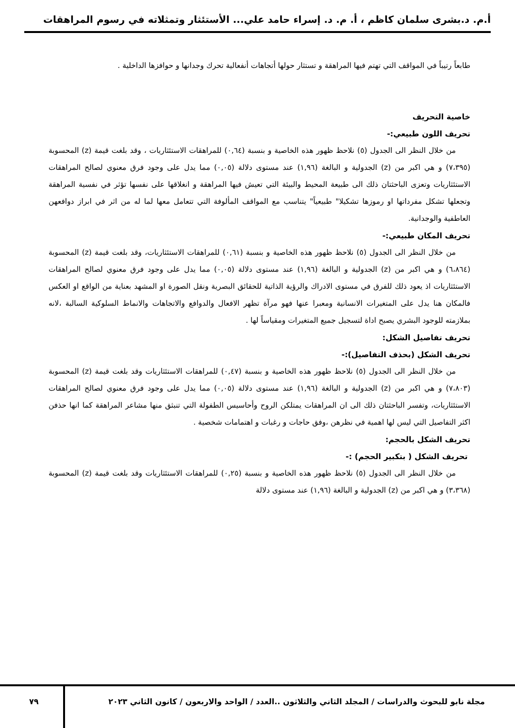أ.م. د.بشرى سلمان كاظم ، أ. م. د. إسراء حامد علي... الأستئثار وتمثلاته في رسوم المراهقات
طابعاً رتيباً في المواقف التي تهتم فيها المراهقة و تستثار حولها أتجاهات أنفعالية تحرك وجدانها و حوافزها الداخلية .
خاصية التحريف
تحريف اللون طبيعي:-
من خلال النظر الى الجدول (٥) نلاحظ ظهور هذه الخاصية و بنسبة (٠,٦٤) للمراهقات الاستئثاريات ، وقد بلغت قيمة (z) المحسوبة (٧،٣٩٥) و هي اكبر من (z) الجدولية و البالغة (١,٩٦) عند مستوى دلالة (٠,٠٥) مما يدل على وجود فرق معنوي لصالح المراهقات الاستئثاريات وتعزى الباحثتان ذلك الى طبيعة المحيط والبيئة التي تعيش فيها المراهقة و انغلاقها على نفسها تؤثر في نفسية المراهقة وتجعلها تشكل مفرداتها او رموزها تشكيلا" طبيعياً" يتناسب مع المواقف المألوفة التي تتعامل معها لما له من اثر في ابراز دوافعهن العاطفية والوجدانية.
تحريف المكان طبيعي:-
من خلال النظر الى الجدول (٥) نلاحظ ظهور هذه الخاصية و بنسبة (٠,٦١) للمراهقات الاستئثاريات، وقد بلغت قيمة (z) المحسوبة (٦،٨٦٤) و هي اكبر من (z) الجدولية و البالغة (١,٩٦) عند مستوى دلالة (٠,٠٥) مما يدل على وجود فرق معنوي لصالح المراهقات الاستئثاريات اذ يعود ذلك للفرق في مستوى الادراك والرؤية الذاتية للحقائق البصرية ونقل الصورة او المشهد بعناية من الواقع او العكس فالمكان هنا يدل على المتغيرات الانسانية ومعبرا عنها فهو مرآة تظهر الافعال والدوافع والاتجاهات والانماط السلوكية السالبة ،لانه بملازمته للوجود البشري يصبح اداة لتسجيل جميع المتغيرات ومقياساً لها .
تحريف تفاصيل الشكل:
تحريف الشكل (بحذف التفاصيل):-
من خلال النظر الى الجدول (٥) نلاحظ ظهور هذه الخاصية و بنسبة (٠,٤٧) للمراهقات الاستئثاريات وقد بلغت قيمة (z) المحسوبة (٧،٨٠٣) و هي اكبر من (z) الجدولية و البالغة (١,٩٦) عند مستوى دلالة (٠,٠٥) مما يدل على وجود فرق معنوي لصالح المراهقات الاستئثاريات، وتفسر الباحثتان ذلك الى ان المراهقات يمتلكن الروح وأحاسيس الطفولة التي تنبثق منها مشاعر المراهقة كما انها حذفن اكثر التفاصيل التي ليس لها اهمية في نظرهن ،وفق حاجات و رغبات و اهتمامات شخصية .
تحريف الشكل بالحجم:
تحريف الشكل ( بتكبير الحجم) :-
من خلال النظر الى الجدول (٥) نلاحظ ظهور هذه الخاصية و بنسبة (٠,٢٥) للمراهقات الاستئثاريات وقد بلغت قيمة (z) المحسوبة (٣،٣٦٨) و هي اكبر من (z) الجدولية و البالغة (١,٩٦) عند مستوى دلالة
مجلة نابو للبحوث والدراسات / المجلد الثاني والثلاثون ..العدد / الواحد والاربعون / كانون الثاني ٢٠٢٣
٧٩